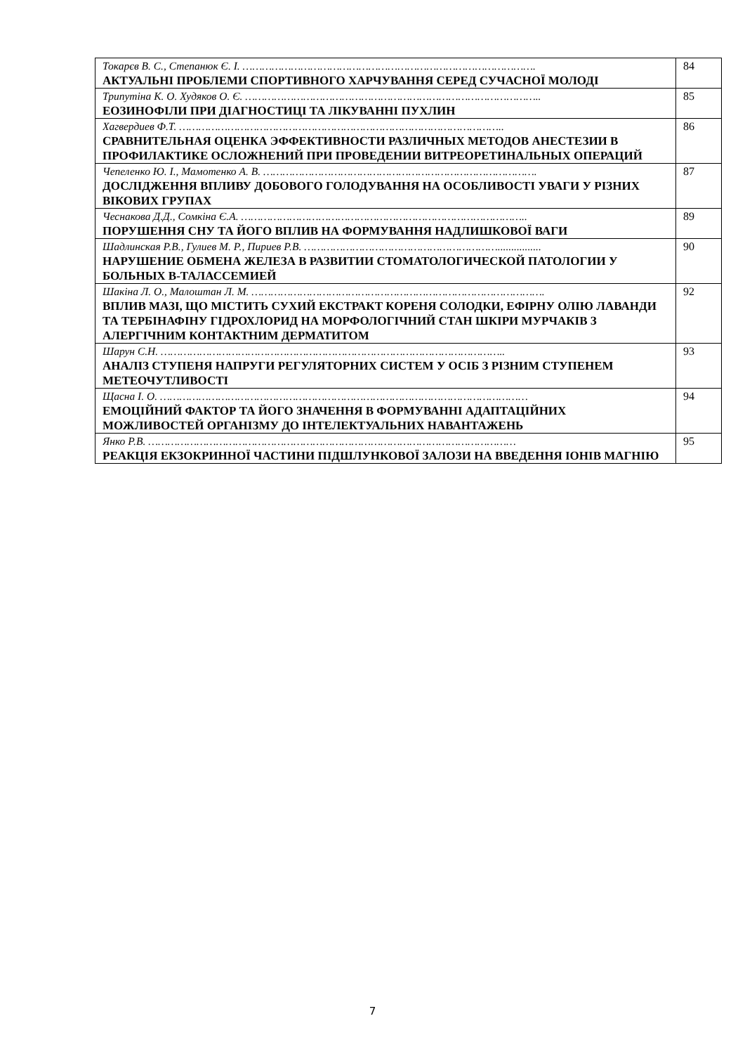| Токарєв В. С., Степанюк Є. І. ………………………………………………………………………………. АКТУАЛЬНІ ПРОБЛЕМИ СПОРТИВНОГО ХАРЧУВАННЯ СЕРЕД СУЧАСНОЇ МОЛОДІ | 84 |
| Трипутіна К. О. Худяков О. Є. ……………………………………………………………………………….. ЕОЗИНОФІЛИ ПРИ ДІАГНОСТИЦІ ТА ЛІКУВАННІ ПУХЛИН | 85 |
| Хагвердиев Ф.Т. ……………………………………………………………………………………….. СРАВНИТЕЛЬНАЯ ОЦЕНКА ЭФФЕКТИВНОСТИ РАЗЛИЧНЫХ МЕТОДОВ АНЕСТЕЗИИ В ПРОФИЛАКТИКЕ ОСЛОЖНЕНИЙ ПРИ ПРОВЕДЕНИИ ВИТРЕОРЕТИНАЛЬНЫХ ОПЕРАЦИЙ | 86 |
| Чепеленко Ю. І., Мамотенко А. В. …………………………………………………………………………. ДОСЛІДЖЕННЯ ВПЛИВУ ДОБОВОГО ГОЛОДУВАННЯ НА ОСОБЛИВОСТІ УВАГИ У РІЗНИХ ВІКОВИХ ГРУПАХ | 87 |
| Чеснакова Д.Д., Сомкіна Є.А. …………………………………………………………………………….. ПОРУШЕННЯ СНУ ТА ЙОГО ВПЛИВ НА ФОРМУВАННЯ НАДЛИШКОВОЇ ВАГИ | 89 |
| Шадлинская Р.В., Гулиев М. Р., Пириев Р.В. ……………………………………………………................ НАРУШЕНИЕ ОБМЕНА ЖЕЛЕЗА В РАЗВИТИИ СТОМАТОЛОГИЧЕСКОЙ ПАТОЛОГИИ У БОЛЬНЫХ B-ТАЛАССЕМИЕЙ | 90 |
| Шакіна Л. О., Малоштан Л. М. ………………………………………………………………………………. ВПЛИВ МАЗІ, ЩО МІСТИТЬ СУХИЙ ЕКСТРАКТ КОРЕНЯ СОЛОДКИ, ЕФІРНУ ОЛІЮ ЛАВАНДИ ТА ТЕРБІНАФІНУ ГІДРОХЛОРИД НА МОРФОЛОГІЧНИЙ СТАН ШКІРИ МУРЧАКІВ З АЛЕРГІЧНИМ КОНТАКТНИМ ДЕРМАТИТОМ | 92 |
| Шарун С.Н. …………………………………………………………………………………………….. АНАЛІЗ СТУПЕНЯ НАПРУГИ РЕГУЛЯТОРНИХ СИСТЕМ У ОСІБ З РІЗНИМ СТУПЕНЕМ МЕТЕОЧУТЛИВОСТІ | 93 |
| Щасна І. О. …………………………………………………………………………………………………… ЕМОЦІЙНИЙ ФАКТОР ТА ЙОГО ЗНАЧЕННЯ В ФОРМУВАННІ АДАПТАЦІЙНИХ МОЖЛИВОСТЕЙ ОРГАНІЗМУ ДО ІНТЕЛЕКТУАЛЬНИХ НАВАНТАЖЕНЬ | 94 |
| Янко Р.В. …………………………………………………………………………………………………… РЕАКЦІЯ ЕКЗОКРИННОЇ ЧАСТИНИ ПІДШЛУНКОВОЇ ЗАЛОЗИ НА ВВЕДЕННЯ ІОНІВ МАГНІЮ | 95 |
7